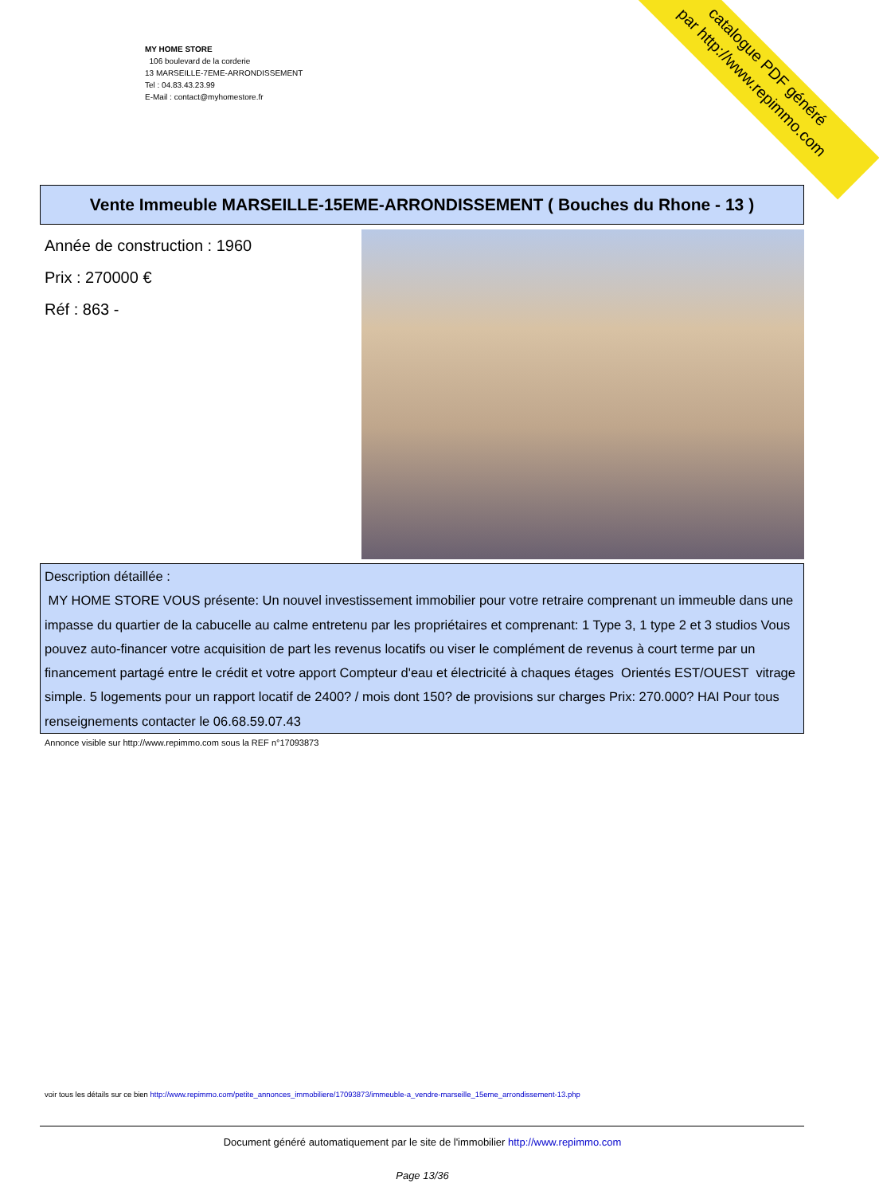MY HOME STORE
106 boulevard de la corderie
13 MARSEILLE-7EME-ARRONDISSEMENT
Tel : 04.83.43.23.99
E-Mail : contact@myhomestore.fr
catalogue PDF généré
par http://www.repimmo.com
Vente Immeuble MARSEILLE-15EME-ARRONDISSEMENT ( Bouches du Rhone - 13 )
Année de construction : 1960
Prix : 270000 €
Réf : 863 -
Description détaillée :
MY HOME STORE VOUS présente: Un nouvel investissement immobilier pour votre retraire comprenant un immeuble dans une impasse du quartier de la cabucelle au calme entretenu par les propriétaires et comprenant: 1 Type 3, 1 type 2 et 3 studios Vous pouvez auto-financer votre acquisition de part les revenus locatifs ou viser le complément de revenus à court terme par un financement partagé entre le crédit et votre apport Compteur d'eau et électricité à chaques étages Orientés EST/OUEST vitrage simple. 5 logements pour un rapport locatif de 2400? / mois dont 150? de provisions sur charges Prix: 270.000? HAI Pour tous renseignements contacter le 06.68.59.07.43
Annonce visible sur http://www.repimmo.com sous la REF n°17093873
voir tous les détails sur ce bien http://www.repimmo.com/petite_annonces_immobiliere/17093873/immeuble-a_vendre-marseille_15eme_arrondissement-13.php
Document généré automatiquement par le site de l'immobilier http://www.repimmo.com
Page 13/36